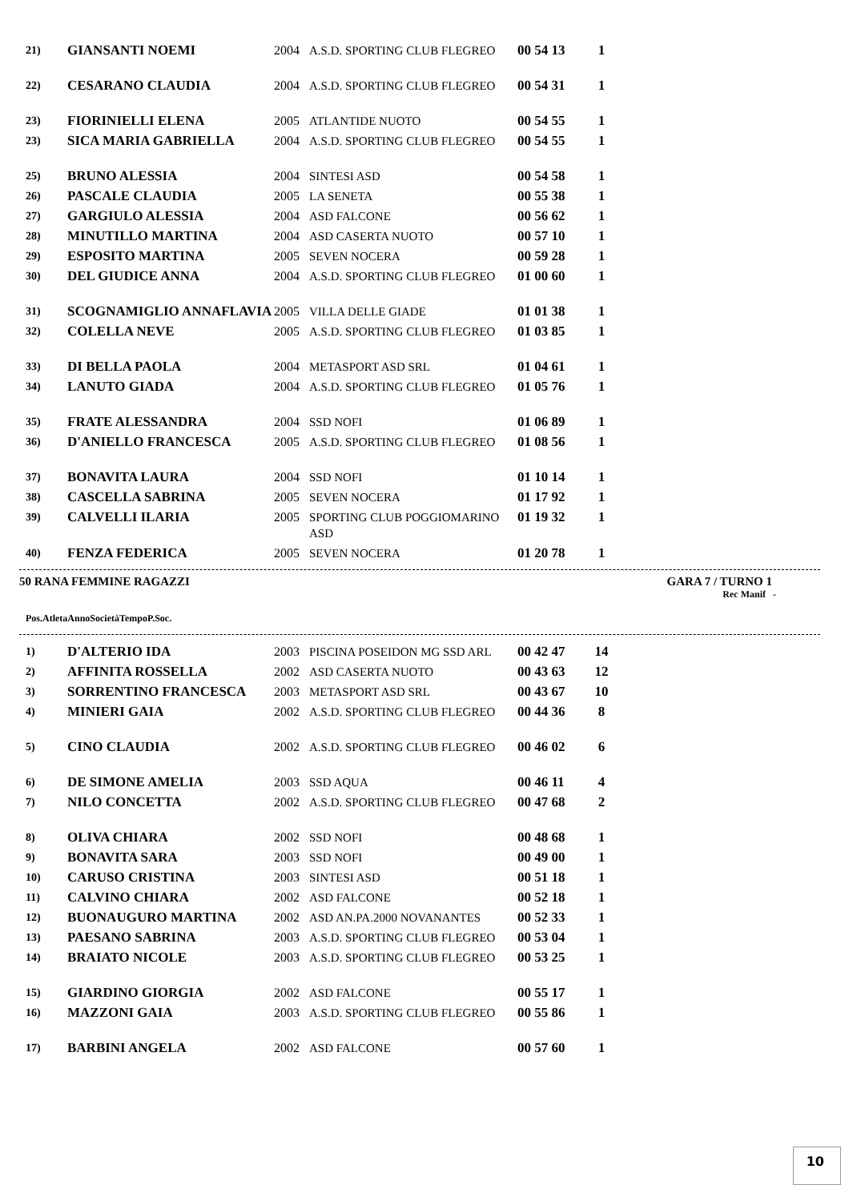| 21) | GIANSANTI NOEMI | 2004 | A.S.D. SPORTING CLUB FLEGREO | 00 54 13 | 1 |
| 22) | CESARANO CLAUDIA | 2004 | A.S.D. SPORTING CLUB FLEGREO | 00 54 31 | 1 |
| 23) | FIORINIELLI ELENA | 2005 | ATLANTIDE NUOTO | 00 54 55 | 1 |
| 23) | SICA MARIA GABRIELLA | 2004 | A.S.D. SPORTING CLUB FLEGREO | 00 54 55 | 1 |
| 25) | BRUNO ALESSIA | 2004 | SINTESI ASD | 00 54 58 | 1 |
| 26) | PASCALE CLAUDIA | 2005 | LA SENETA | 00 55 38 | 1 |
| 27) | GARGIULO ALESSIA | 2004 | ASD FALCONE | 00 56 62 | 1 |
| 28) | MINUTILLO MARTINA | 2004 | ASD CASERTA NUOTO | 00 57 10 | 1 |
| 29) | ESPOSITO MARTINA | 2005 | SEVEN NOCERA | 00 59 28 | 1 |
| 30) | DEL GIUDICE ANNA | 2004 | A.S.D. SPORTING CLUB FLEGREO | 01 00 60 | 1 |
| 31) | SCOGNAMIGLIO ANNAFLAVIA | 2005 | VILLA DELLE GIADE | 01 01 38 | 1 |
| 32) | COLELLA NEVE | 2005 | A.S.D. SPORTING CLUB FLEGREO | 01 03 85 | 1 |
| 33) | DI BELLA PAOLA | 2004 | METASPORT ASD SRL | 01 04 61 | 1 |
| 34) | LANUTO GIADA | 2004 | A.S.D. SPORTING CLUB FLEGREO | 01 05 76 | 1 |
| 35) | FRATE ALESSANDRA | 2004 | SSD NOFI | 01 06 89 | 1 |
| 36) | D'ANIELLO FRANCESCA | 2005 | A.S.D. SPORTING CLUB FLEGREO | 01 08 56 | 1 |
| 37) | BONAVITA LAURA | 2004 | SSD NOFI | 01 10 14 | 1 |
| 38) | CASCELLA SABRINA | 2005 | SEVEN NOCERA | 01 17 92 | 1 |
| 39) | CALVELLI ILARIA | 2005 | SPORTING CLUB POGGIOMARINO ASD | 01 19 32 | 1 |
| 40) | FENZA FEDERICA | 2005 | SEVEN NOCERA | 01 20 78 | 1 |
50 RANA FEMMINE RAGAZZI GARA 7 / TURNO 1
Rec Manif -
| Pos. | Atleta | Anno | Società | Tempo | P.Soc. |
| --- | --- | --- | --- | --- | --- |
| 1) | D'ALTERIO IDA | 2003 | PISCINA POSEIDON MG SSD ARL | 00 42 47 | 14 |
| 2) | AFFINITA ROSSELLA | 2002 | ASD CASERTA NUOTO | 00 43 63 | 12 |
| 3) | SORRENTINO FRANCESCA | 2003 | METASPORT ASD SRL | 00 43 67 | 10 |
| 4) | MINIERI GAIA | 2002 | A.S.D. SPORTING CLUB FLEGREO | 00 44 36 | 8 |
| 5) | CINO CLAUDIA | 2002 | A.S.D. SPORTING CLUB FLEGREO | 00 46 02 | 6 |
| 6) | DE SIMONE AMELIA | 2003 | SSD AQUA | 00 46 11 | 4 |
| 7) | NILO CONCETTA | 2002 | A.S.D. SPORTING CLUB FLEGREO | 00 47 68 | 2 |
| 8) | OLIVA CHIARA | 2002 | SSD NOFI | 00 48 68 | 1 |
| 9) | BONAVITA SARA | 2003 | SSD NOFI | 00 49 00 | 1 |
| 10) | CARUSO CRISTINA | 2003 | SINTESI ASD | 00 51 18 | 1 |
| 11) | CALVINO CHIARA | 2002 | ASD FALCONE | 00 52 18 | 1 |
| 12) | BUONAUGURO MARTINA | 2002 | ASD AN.PA.2000 NOVANANTES | 00 52 33 | 1 |
| 13) | PAESANO SABRINA | 2003 | A.S.D. SPORTING CLUB FLEGREO | 00 53 04 | 1 |
| 14) | BRAIATO NICOLE | 2003 | A.S.D. SPORTING CLUB FLEGREO | 00 53 25 | 1 |
| 15) | GIARDINO GIORGIA | 2002 | ASD FALCONE | 00 55 17 | 1 |
| 16) | MAZZONI GAIA | 2003 | A.S.D. SPORTING CLUB FLEGREO | 00 55 86 | 1 |
| 17) | BARBINI ANGELA | 2002 | ASD FALCONE | 00 57 60 | 1 |
10